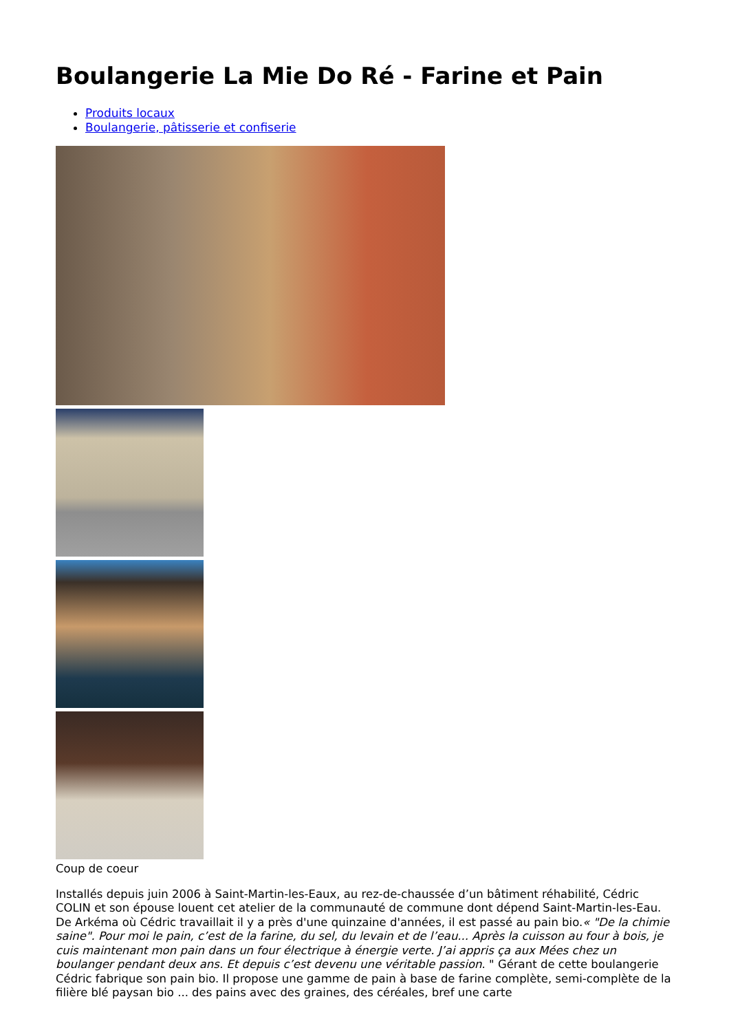Boulangerie La Mie Do Ré - Farine et Pain
Produits locaux
Boulangerie, pâtisserie et confiserie
Coup de coeur
Installés depuis juin 2006 à Saint-Martin-les-Eaux, au rez-de-chaussée d’un bâtiment réhabilité, Cédric COLIN et son épouse louent cet atelier de la communauté de commune dont dépend Saint-Martin-les-Eau. De Arkéma où Cédric travaillait il y a près d'une quinzaine d'années, il est passé au pain bio.« "De la chimie saine". Pour moi le pain, c’est de la farine, du sel, du levain et de l’eau... Après la cuisson au four à bois, je cuis maintenant mon pain dans un four électrique à énergie verte. J’ai appris ça aux Mées chez un boulanger pendant deux ans. Et depuis c’est devenu une véritable passion. " Gérant de cette boulangerie Cédric fabrique son pain bio. Il propose une gamme de pain à base de farine complète, semi-complète de la filière blé paysan bio ... des pains avec des graines, des céréales, bref une carte